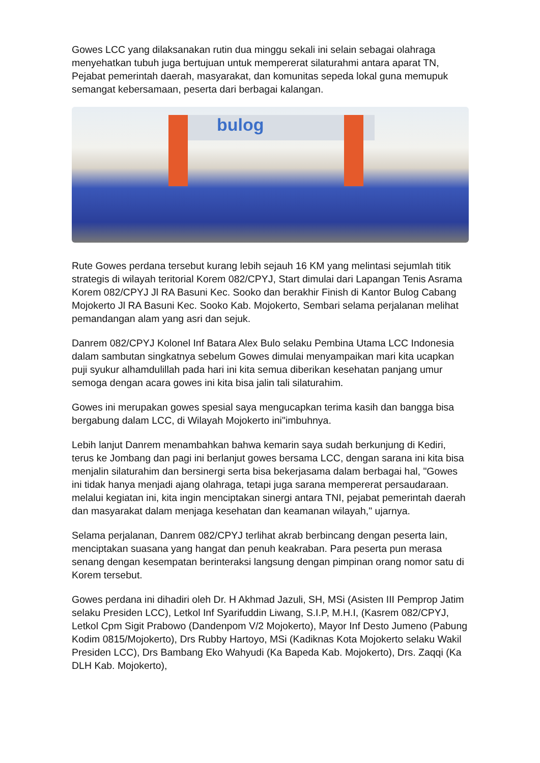Gowes LCC yang dilaksanakan rutin dua minggu sekali ini selain sebagai olahraga menyehatkan tubuh juga bertujuan untuk mempererat silaturahmi antara aparat TN, Pejabat pemerintah daerah, masyarakat, dan komunitas sepeda lokal guna memupuk semangat kebersamaan, peserta dari berbagai kalangan.
bulog
Rute Gowes perdana tersebut kurang lebih sejauh 16 KM yang melintasi sejumlah titik strategis di wilayah teritorial Korem 082/CPYJ, Start dimulai dari Lapangan Tenis Asrama Korem 082/CPYJ Jl RA Basuni Kec. Sooko dan berakhir Finish di Kantor Bulog Cabang Mojokerto Jl RA Basuni Kec. Sooko Kab. Mojokerto, Sembari selama perjalanan melihat pemandangan alam yang asri dan sejuk.
Danrem 082/CPYJ Kolonel Inf Batara Alex Bulo selaku Pembina Utama LCC Indonesia dalam sambutan singkatnya sebelum Gowes dimulai menyampaikan mari kita ucapkan puji syukur alhamdulillah pada hari ini kita semua diberikan kesehatan panjang umur semoga dengan acara gowes ini kita bisa jalin tali silaturahim.
Gowes ini merupakan gowes spesial saya mengucapkan terima kasih dan bangga bisa bergabung dalam LCC, di Wilayah Mojokerto ini"imbuhnya.
Lebih lanjut Danrem menambahkan bahwa kemarin saya sudah berkunjung di Kediri, terus ke Jombang dan pagi ini berlanjut gowes bersama LCC, dengan sarana ini kita bisa menjalin silaturahim dan bersinergi serta bisa bekerjasama dalam berbagai hal, "Gowes ini tidak hanya menjadi ajang olahraga, tetapi juga sarana mempererat persaudaraan. melalui kegiatan ini, kita ingin menciptakan sinergi antara TNI, pejabat pemerintah daerah dan masyarakat dalam menjaga kesehatan dan keamanan wilayah," ujarnya.
Selama perjalanan, Danrem 082/CPYJ terlihat akrab berbincang dengan peserta lain, menciptakan suasana yang hangat dan penuh keakraban. Para peserta pun merasa senang dengan kesempatan berinteraksi langsung dengan pimpinan orang nomor satu di Korem tersebut.
Gowes perdana ini dihadiri oleh Dr. H Akhmad Jazuli, SH, MSi (Asisten III Pemprop Jatim selaku Presiden LCC), Letkol Inf Syarifuddin Liwang, S.I.P, M.H.I, (Kasrem 082/CPYJ, Letkol Cpm Sigit Prabowo (Dandenpom V/2 Mojokerto), Mayor Inf Desto Jumeno (Pabung Kodim 0815/Mojokerto), Drs Rubby Hartoyo, MSi (Kadiknas Kota Mojokerto selaku Wakil Presiden LCC), Drs Bambang Eko Wahyudi (Ka Bapeda Kab. Mojokerto), Drs. Zaqqi (Ka DLH Kab. Mojokerto),